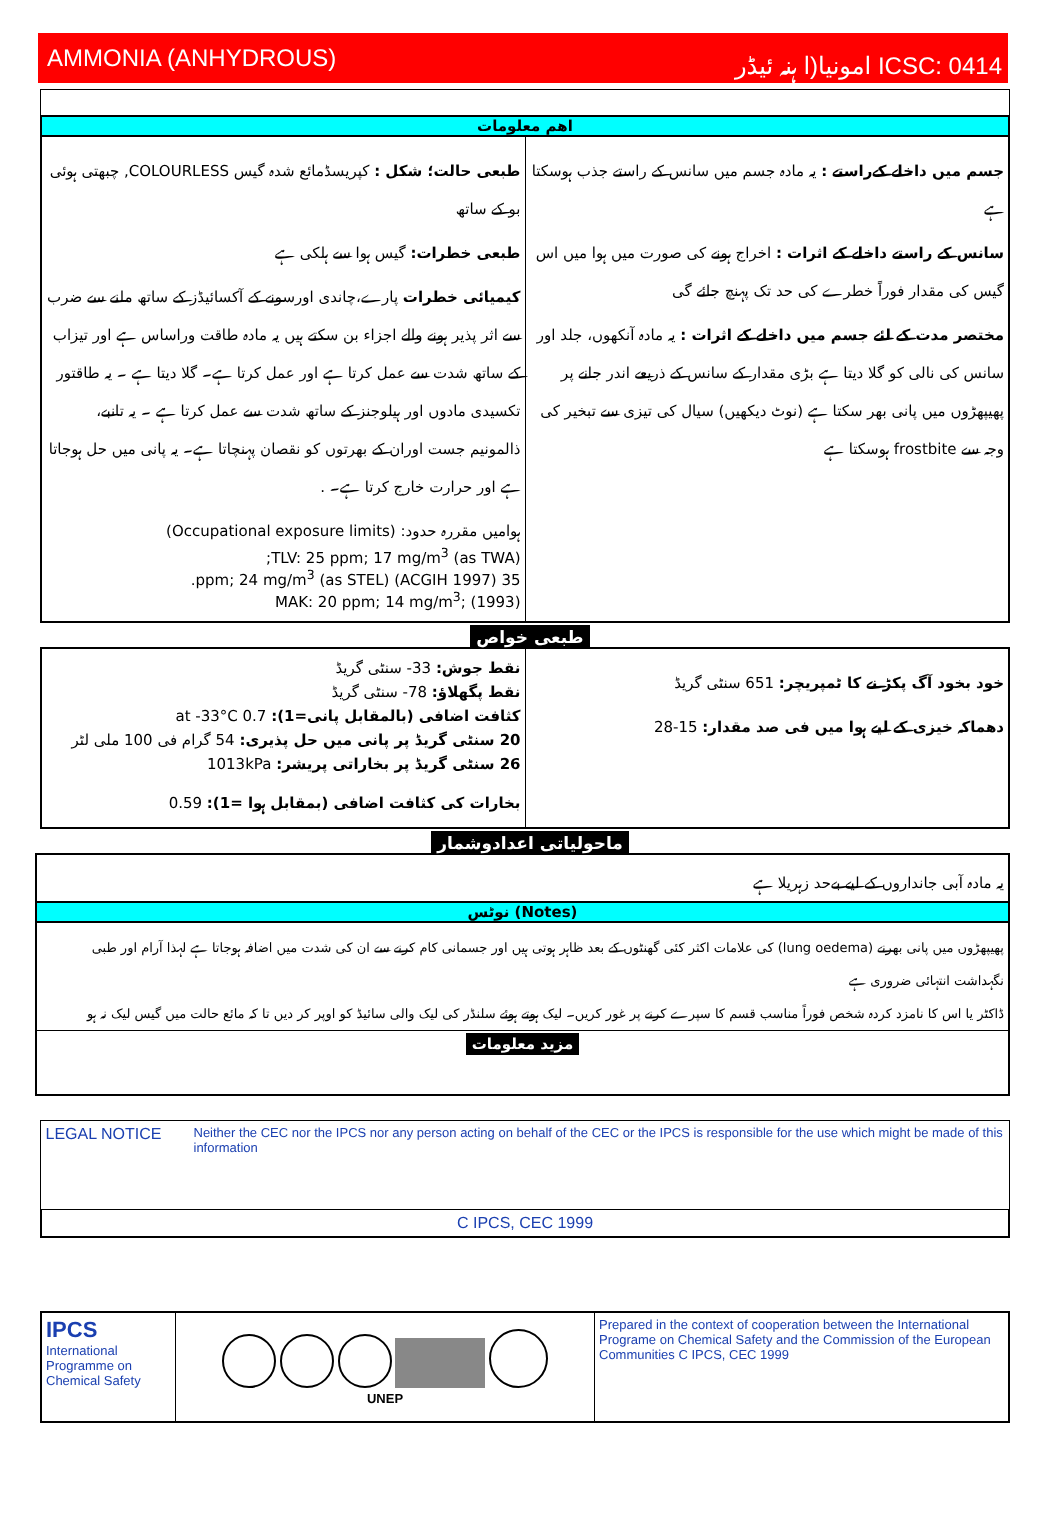AMMONIA (ANHYDROUS) امونیا(ا ہنہ ئیڈر ICSC: 0414
اھم معلومات
| طبعی حالت؛ شکل : کپریسڈمائع شدہ گیس COLOURLESS, چبھتی ہوئی بو کے ساتھ طبعی خطرات: گیس ہوا سے ہلکی ہے کیمیائی خطرات پارے،چاندی اورسونے کے آکسائیڈز کے ساتھ ملنے سے ضرب سے اثر پذیر ہونے والے اجزاء بن سکتے ہیں یہ مادہ طاقت وراساس ہے اور تیزاب کے ساتھ شدت سے عمل کرتا ہے اور عمل کرتا ہے۔ گلا دیتا ہے ۔ یہ طاقتور تکسیدی مادوں اور ہیلوجنز کے ساتھ شدت سے عمل کرتا ہے ۔ یہ تانبے، ذالمونیم جست اوران کے بھرتوں کو نقصان پہنچاتا ہے۔ یہ پانی میں حل ہوجاتا ہے اور حرارت خارج کرتا ہے۔ . ہوامیں مقررہ حدود: (Occupational exposure limits) TLV: 25 ppm; 17 mg/m<sup>3</sup> (as TWA); 35 ppm; 24 mg/m<sup>3</sup> (as STEL) (ACGIH 1997). MAK: 20 ppm; 14 mg/m<sup>3</sup>; (1993) | جسم میں داخلے کےراستے : یہ مادہ جسم میں سانس کے راستے جذب ہوسکتا ہے سانس کے راستے داخلے کے اثرات : اخراج ہونے کی صورت میں ہوا میں اس گیس کی مقدار فوراً خطرے کی حد تک پہنچ جائے گی مختصر مدت کے لئے جسم میں داخلے کے اثرات : یہ مادہ آنکھوں، جلد اور سانس کی نالی کو گلا دیتا ہے بڑی مقدار کے سانس کے ذریعے اندر جانے پر پھیپھڑوں میں پانی بھر سکتا ہے (نوٹ دیکھیں) سیال کی تیزی سے تبخیر کی وجہ سے frostbite ہوسکتا ہے |
طبعی خواص
| نقط جوش: 33- سنٹی گریڈ نقط پگھلاؤ: 78- سنٹی گریڈ کثافت اضافی (بالمقابل پانی=1): 0.7 at -33°C 20 سنٹی گریڈ پر پانی میں حل پذیری: 54 گرام فی 100 ملی لٹر 26 سنٹی گریڈ پر بخاراتی پریشر: 1013kPa بخارات کی کثافت اضافی (بمقابل ہوا =1): 0.59 | خود بخود آگ پکڑ نے کا ٹمپریچر: 651 سنٹی گریڈ دھماکہ خیزی کے لیے ہوا میں فی صد مقدار: 15-28 |
ماحولیاتی اعدادوشمار
| یہ مادہ آبی جانداروں کے لیے بےحد زہریلا ہے |
نوٹس (Notes)
| پھیپھڑوں میں پانی بھرنے (lung oedema) کی علامات اکثر کئی گھنٹوں کے بعد ظاہر ہوتی ہیں اور جسمانی کام کرنے سے ان کی شدت میں اضافہ ہوجاتا ہے لہذا آرام اور طبی نگہداشت انتہائی ضروری ہے ڈاکٹر یا اس کا نامزد کردہ شخص فوراً مناسب قسم کا سپرے کرنے پر غور کریں۔ لیک ہوتے ہوئے سلنڈر کی لیک والی سائیڈ کو اوپر کر دیں تا کہ مائع حالت میں گیس لیک نہ ہو |
| مزید معلومات |
| LEGAL NOTICE | Neither the CEC nor the IPCS nor any person acting on behalf of the CEC or the IPCS is responsible for the use which might be made of this information |
| C IPCS, CEC 1999 | |
| IPCS International Programme on Chemical Safety | UNEP | Prepared in the context of cooperation between the International Programe on Chemical Safety and the Commission of the European Communities C IPCS, CEC 1999 |